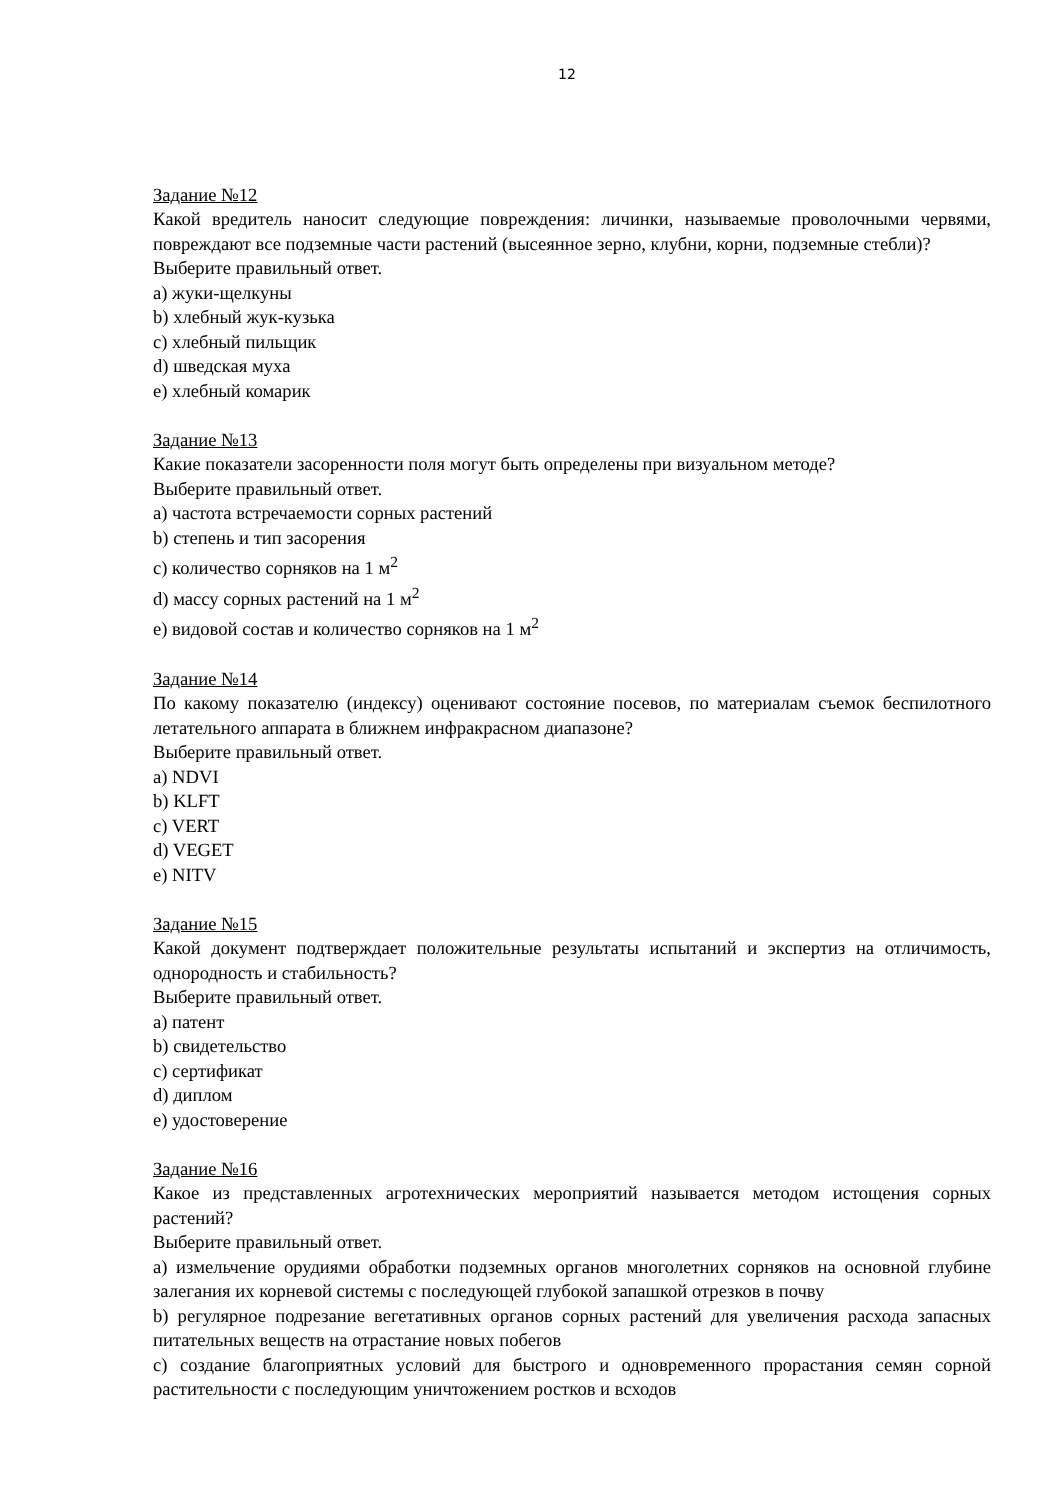12
Задание №12
Какой вредитель наносит следующие повреждения: личинки, называемые проволочными червями, повреждают все подземные части растений (высеянное зерно, клубни, корни, подземные стебли)?
Выберите правильный ответ.
a) жуки-щелкуны
b) хлебный жук-кузька
c) хлебный пильщик
d) шведская муха
e) хлебный комарик
Задание №13
Какие показатели засоренности поля могут быть определены при визуальном методе?
Выберите правильный ответ.
a) частота встречаемости сорных растений
b) степень и тип засорения
c) количество сорняков на 1 м<sup>2</sup>
d) массу сорных растений на 1 м<sup>2</sup>
e) видовой состав и количество сорняков на 1 м<sup>2</sup>
Задание №14
По какому показателю (индексу) оценивают состояние посевов, по материалам съемок беспилотного летательного аппарата в ближнем инфракрасном диапазоне?
Выберите правильный ответ.
a) NDVI
b) KLFT
c) VERT
d) VEGET
e) NITV
Задание №15
Какой документ подтверждает положительные результаты испытаний и экспертиз на отличимость, однородность и стабильность?
Выберите правильный ответ.
a) патент
b) свидетельство
c) сертификат
d) диплом
e) удостоверение
Задание №16
Какое из представленных агротехнических мероприятий называется методом истощения сорных растений?
Выберите правильный ответ.
a) измельчение орудиями обработки подземных органов многолетних сорняков на основной глубине залегания их корневой системы с последующей глубокой запашкой отрезков в почву
b) регулярное подрезание вегетативных органов сорных растений для увеличения расхода запасных питательных веществ на отрастание новых побегов
c) создание благоприятных условий для быстрого и одновременного прорастания семян сорной растительности с последующим уничтожением ростков и всходов